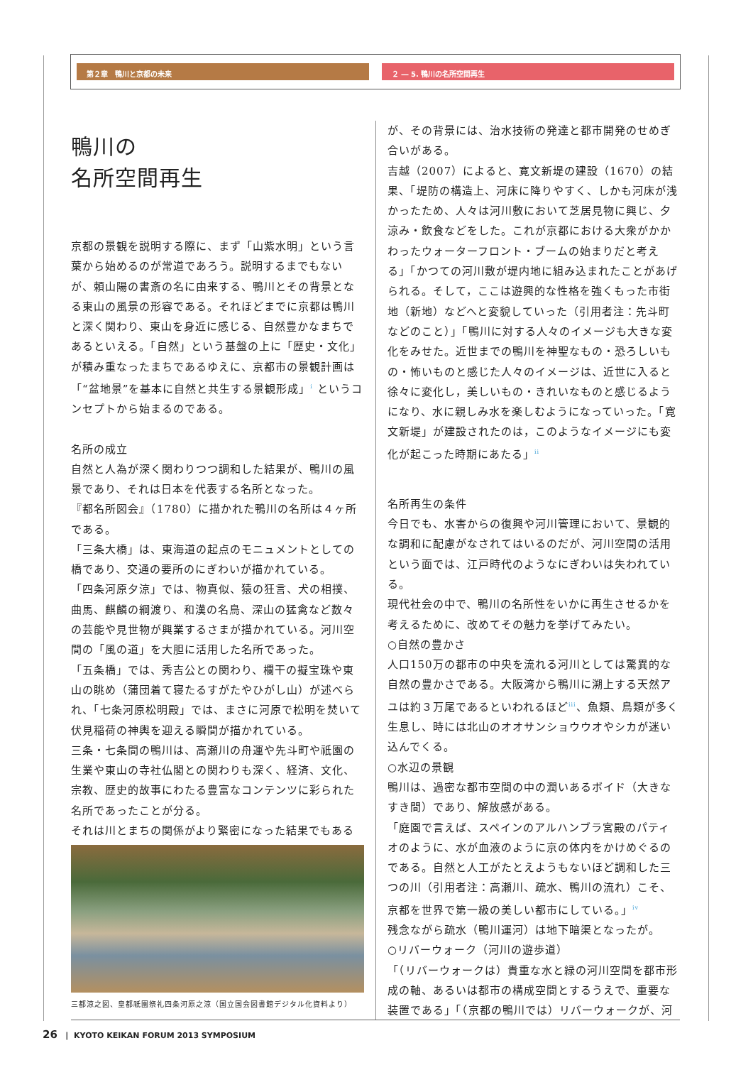第２章　鴨川と京都の未来 ２ ― 5. 鴨川の名所空間再生
鴨川の
名所空間再生
京都の景観を説明する際に、まず「山紫水明」という言葉から始めるのが常道であろう。説明するまでもないが、頼山陽の書斎の名に由来する、鴨川とその背景となる東山の風景の形容である。それほどまでに京都は鴨川と深く関わり、東山を身近に感じる、自然豊かなまちであるといえる。「自然」という基盤の上に「歴史・文化」が積み重なったまちであるゆえに、京都市の景観計画は「“盆地景”を基本に自然と共生する景観形成」<sup>i</sup> というコンセプトから始まるのである。
名所の成立
自然と人為が深く関わりつつ調和した結果が、鴨川の風景であり、それは日本を代表する名所となった。
『都名所図会』（1780）に描かれた鴨川の名所は４ヶ所である。
「三条大橋」は、東海道の起点のモニュメントとしての橋であり、交通の要所のにぎわいが描かれている。
「四条河原夕涼」では、物真似、猿の狂言、犬の相撲、曲馬、麒麟の綱渡り、和漢の名鳥、深山の猛禽など数々の芸能や見世物が興業するさまが描かれている。河川空間の「風の道」を大胆に活用した名所であった。
「五条橋」では、秀吉公との関わり、欄干の擬宝珠や東山の眺め（蒲団着て寝たるすがたやひがし山）が述べられ、「七条河原松明殿」では、まさに河原で松明を焚いて伏見稲荷の神輿を迎える瞬間が描かれている。
三条・七条間の鴨川は、高瀬川の舟運や先斗町や祇園の生業や東山の寺社仏閣との関わりも深く、経済、文化、宗教、歴史的故事にわたる豊富なコンテンツに彩られた名所であったことが分る。
それは川とまちの関係がより緊密になった結果でもある
三都涼之図、皇都祇園祭礼四条河原之涼（国立国会図書館デジタル化資料より）
が、その背景には、治水技術の発達と都市開発のせめぎ合いがある。
吉越（2007）によると、寛文新堤の建設（1670）の結果、「堤防の構造上、河床に降りやすく、しかも河床が浅かったため、人々は河川敷において芝居見物に興じ、夕涼み・飲食などをした。これが京都における大衆がかかわったウォーターフロント・ブームの始まりだと考える」「かつての河川敷が堤内地に組み込まれたことがあげられる。そして，ここは遊興的な性格を強くもった市街地（新地）などへと変貌していった（引用者注：先斗町などのこと）」「鴨川に対する人々のイメージも大きな変化をみせた。近世までの鴨川を神聖なもの・恐ろしいもの・怖いものと感じた人々のイメージは、近世に入ると徐々に変化し，美しいもの・きれいなものと感じるようになり、水に親しみ水を楽しむようになっていった。「寛文新堤」が建設されたのは，このようなイメージにも変化が起こった時期にあたる」<sup>ii</sup>
名所再生の条件
今日でも、水害からの復興や河川管理において、景観的な調和に配慮がなされてはいるのだが、河川空間の活用という面では、江戸時代のようなにぎわいは失われている。
現代社会の中で、鴨川の名所性をいかに再生させるかを考えるために、改めてその魅力を挙げてみたい。
○自然の豊かさ
人口150万の都市の中央を流れる河川としては驚異的な自然の豊かさである。大阪湾から鴨川に溯上する天然アユは約３万尾であるといわれるほど<sup>iii</sup>、魚類、鳥類が多く生息し、時には北山のオオサンショウウオやシカが迷い込んでくる。
○水辺の景観
鴨川は、過密な都市空間の中の潤いあるボイド（大きなすき間）であり、解放感がある。
「庭園で言えば、スペインのアルハンブラ宮殿のパティオのように、水が血液のように京の体内をかけめぐるのである。自然と人工がたとえようもないほど調和した三つの川（引用者注：高瀬川、疏水、鴨川の流れ）こそ、京都を世界で第一級の美しい都市にしている。」<sup>iv</sup>
残念ながら疏水（鴨川運河）は地下暗渠となったが。
○リバーウォーク（河川の遊歩道）
「（リバーウォークは）貴重な水と緑の河川空間を都市形成の軸、あるいは都市の構成空間とするうえで、重要な装置である」「（京都の鴨川では）リバーウォークが、河
26 | KYOTO KEIKAN FORUM 2013 SYMPOSIUM